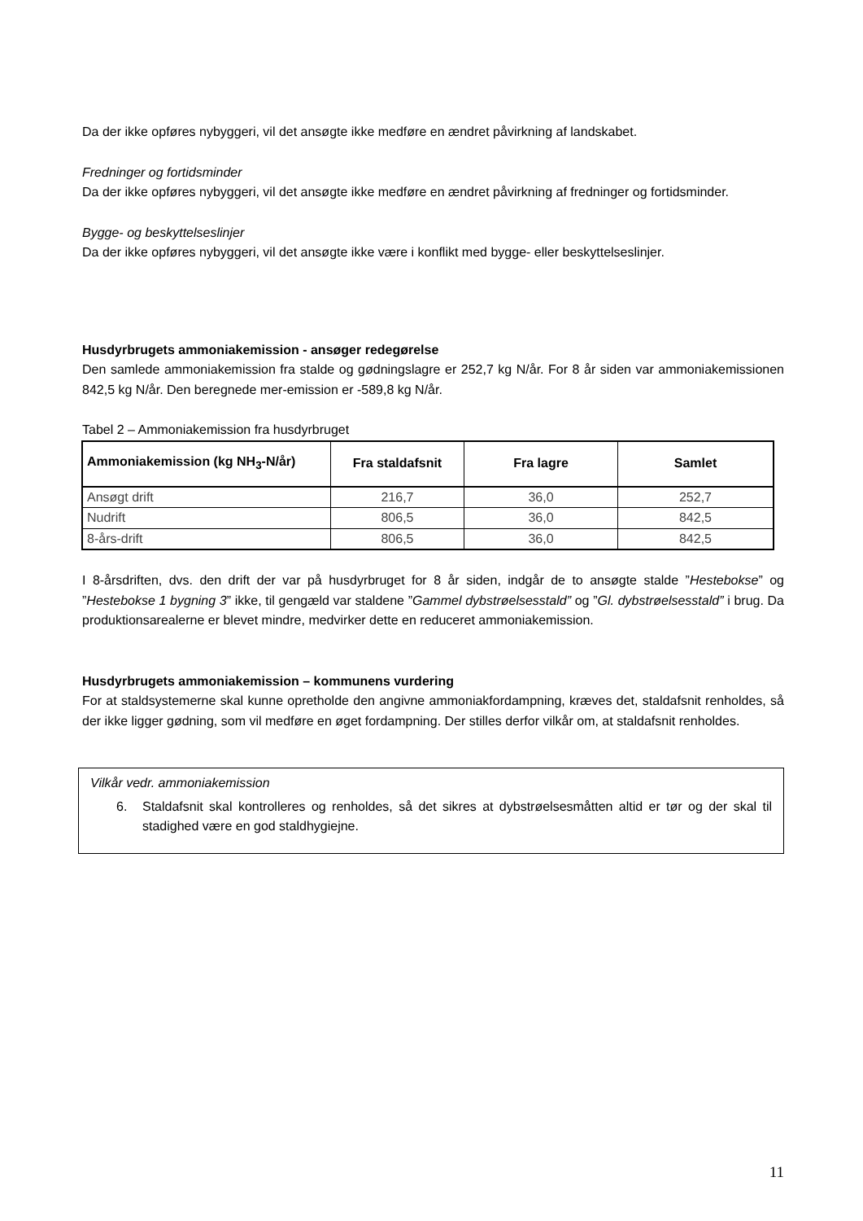Da der ikke opføres nybyggeri, vil det ansøgte ikke medføre en ændret påvirkning af landskabet.
Fredninger og fortidsminder
Da der ikke opføres nybyggeri, vil det ansøgte ikke medføre en ændret påvirkning af fredninger og fortidsminder.
Bygge- og beskyttelseslinjer
Da der ikke opføres nybyggeri, vil det ansøgte ikke være i konflikt med bygge- eller beskyttelseslinjer.
Husdyrbrugets ammoniakemission - ansøger redegørelse
Den samlede ammoniakemission fra stalde og gødningslagre er 252,7 kg N/år. For 8 år siden var ammoniakemissionen 842,5 kg N/år. Den beregnede mer-emission er -589,8 kg N/år.
Tabel 2 – Ammoniakemission fra husdyrbruget
| Ammoniakemission (kg NH<sub>3</sub>-N/år) | Fra staldafsnit | Fra lagre | Samlet |
| --- | --- | --- | --- |
| Ansøgt drift | 216,7 | 36,0 | 252,7 |
| Nudrift | 806,5 | 36,0 | 842,5 |
| 8-års-drift | 806,5 | 36,0 | 842,5 |
I 8-årsdriften, dvs. den drift der var på husdyrbruget for 8 år siden, indgår de to ansøgte stalde ”Hestebokse” og ”Hestebokse 1 bygning 3” ikke, til gengæld var staldene ”Gammel dybstrøelsesstald” og ”Gl. dybstrøelsesstald” i brug. Da produktionsarealerne er blevet mindre, medvirker dette en reduceret ammoniakemission.
Husdyrbrugets ammoniakemission – kommunens vurdering
For at staldsystemerne skal kunne opretholde den angivne ammoniakfordampning, kræves det, staldafsnit renholdes, så der ikke ligger gødning, som vil medføre en øget fordampning. Der stilles derfor vilkår om, at staldafsnit renholdes.
Vilkår vedr. ammoniakemission
6. Staldafsnit skal kontrolleres og renholdes, så det sikres at dybstrøelsesmåtten altid er tør og der skal til stadighed være en god staldhygiejne.
11